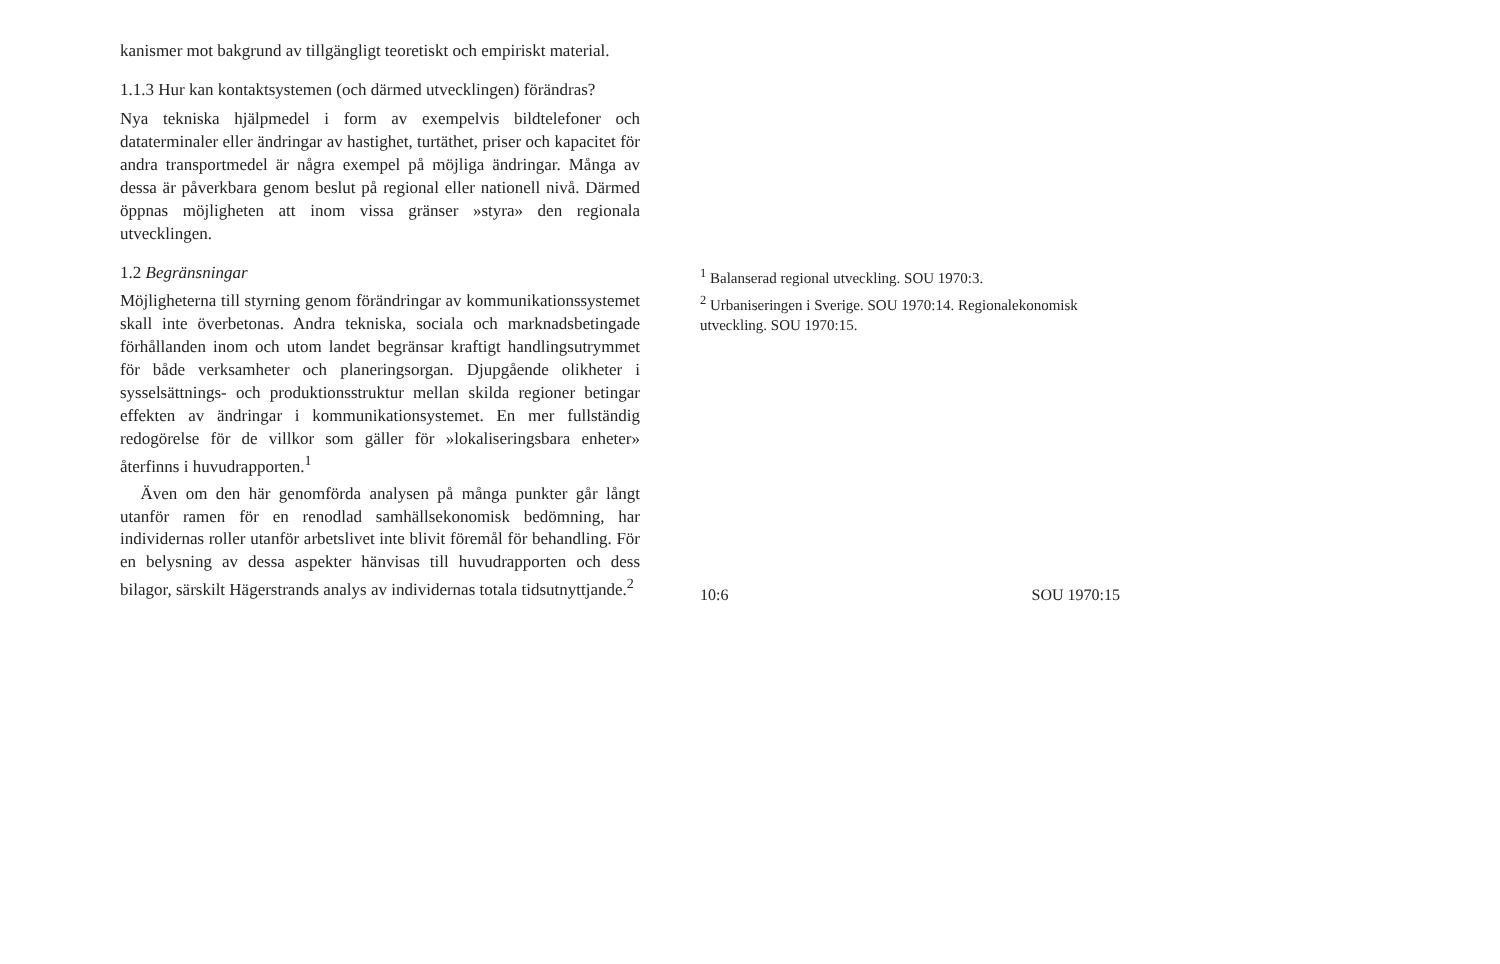kanismer mot bakgrund av tillgängligt teoretiskt och empiriskt material.
1.1.3 Hur kan kontaktsystemen (och därmed utvecklingen) förändras?
Nya tekniska hjälpmedel i form av exempelvis bildtelefoner och dataterminaler eller ändringar av hastighet, turtäthet, priser och kapacitet för andra transportmedel är några exempel på möjliga ändringar. Många av dessa är påverkbara genom beslut på regional eller nationell nivå. Därmed öppnas möjligheten att inom vissa gränser »styra» den regionala utvecklingen.
1.2 Begränsningar
Möjligheterna till styrning genom förändringar av kommunikationssystemet skall inte överbetonas. Andra tekniska, sociala och marknadsbetingade förhållanden inom och utom landet begränsar kraftigt handlingsutrymmet för både verksamheter och planeringsorgan. Djupgående olikheter i sysselsättnings- och produktionsstruktur mellan skilda regioner betingar effekten av ändringar i kommunikationsystemet. En mer fullständig redogörelse för de villkor som gäller för »lokaliseringsbara enheter» återfinns i huvudrapporten.<sup>1</sup>
Även om den här genomförda analysen på många punkter går långt utanför ramen för en renodlad samhällsekonomisk bedömning, har individernas roller utanför arbetslivet inte blivit föremål för behandling. För en belysning av dessa aspekter hänvisas till huvudrapporten och dess bilagor, särskilt Hägerstrands analys av individernas totala tidsutnyttjande.<sup>2</sup>
<sup>1</sup> Balanserad regional utveckling. SOU 1970:3.
<sup>2</sup> Urbaniseringen i Sverige. SOU 1970:14. Regionalekonomisk utveckling. SOU 1970:15.
10:6 SOU 1970:15